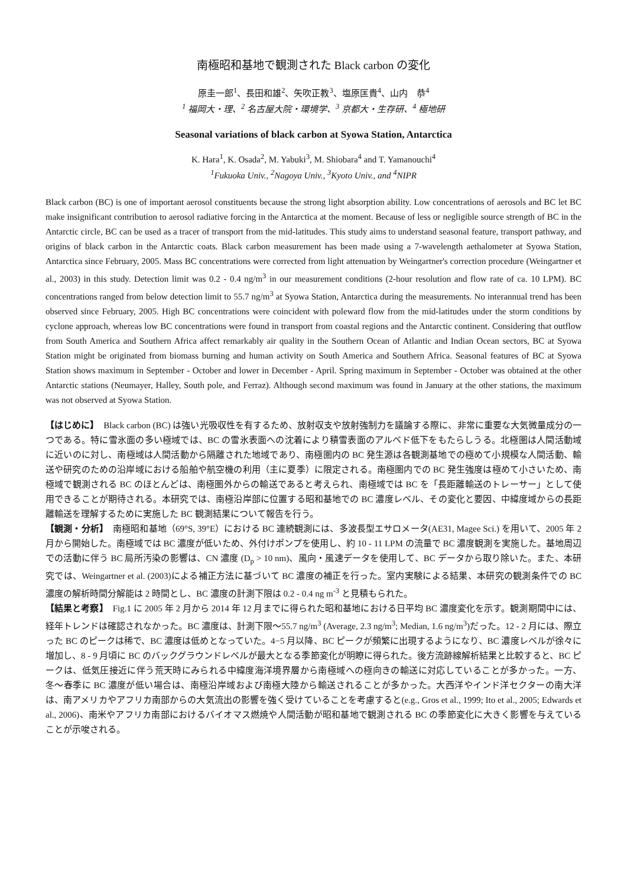南極昭和基地で観測された Black carbon の変化
原圭一郎<sup>1</sup>、長田和雄<sup>2</sup>、矢吹正教<sup>3</sup>、塩原匡貴<sup>4</sup>、山内　恭<sup>4</sup>
<sup>1</sup> 福岡大・理、<sup>2</sup> 名古屋大院・環境学、<sup>3</sup> 京都大・生存研、<sup>4</sup> 極地研
Seasonal variations of black carbon at Syowa Station, Antarctica
K. Hara<sup>1</sup>, K. Osada<sup>2</sup>, M. Yabuki<sup>3</sup>, M. Shiobara<sup>4</sup> and T. Yamanouchi<sup>4</sup>
<sup>1</sup> Fukuoka Univ., <sup>2</sup>Nagoya Univ., <sup>3</sup>Kyoto Univ., and <sup>4</sup>NIPR
Black carbon (BC) is one of important aerosol constituents because the strong light absorption ability. Low concentrations of aerosols and BC let BC make insignificant contribution to aerosol radiative forcing in the Antarctica at the moment. Because of less or negligible source strength of BC in the Antarctic circle, BC can be used as a tracer of transport from the mid-latitudes. This study aims to understand seasonal feature, transport pathway, and origins of black carbon in the Antarctic coats. Black carbon measurement has been made using a 7-wavelength aethalometer at Syowa Station, Antarctica since February, 2005. Mass BC concentrations were corrected from light attenuation by Weingartner's correction procedure (Weingartner et al., 2003) in this study. Detection limit was 0.2 - 0.4 ng/m<sup>3</sup> in our measurement conditions (2-hour resolution and flow rate of ca. 10 LPM). BC concentrations ranged from below detection limit to 55.7 ng/m<sup>3</sup> at Syowa Station, Antarctica during the measurements. No interannual trend has been observed since February, 2005. High BC concentrations were coincident with poleward flow from the mid-latitudes under the storm conditions by cyclone approach, whereas low BC concentrations were found in transport from coastal regions and the Antarctic continent. Considering that outflow from South America and Southern Africa affect remarkably air quality in the Southern Ocean of Atlantic and Indian Ocean sectors, BC at Syowa Station might be originated from biomass burning and human activity on South America and Southern Africa. Seasonal features of BC at Syowa Station shows maximum in September - October and lower in December - April. Spring maximum in September - October was obtained at the other Antarctic stations (Neumayer, Halley, South pole, and Ferraz). Although second maximum was found in January at the other stations, the maximum was not observed at Syowa Station.
【はじめに】　Black carbon (BC) は強い光吸収性を有するため、放射収支や放射強制力を議論する際に、非常に重要な大気微量成分の一つである。特に雪氷面の多い極域では、BC の雪氷表面への沈着により積雪表面のアルベド低下をもたらしうる。北極圏は人間活動域に近いのに対し、南極域は人間活動から隔離された地域であり、南極圏内の BC 発生源は各観測基地での極めて小規模な人間活動、輸送や研究のための沿岸域における船舶や航空機の利用（主に夏季）に限定される。南極圏内での BC 発生強度は極めて小さいため、南極域で観測される BC のほとんどは、南極圏外からの輸送であると考えられ、南極域では BC を「長距離輸送のトレーサー」として使用できることが期待される。本研究では、南極沿岸部に位置する昭和基地での BC 濃度レベル、その変化と要因、中緯度域からの長距離輸送を理解するために実施した BC 観測結果について報告を行う。
【観測・分析】　南極昭和基地（69°S, 39°E）における BC 連続観測には、多波長型エサロメータ(AE31, Magee Sci.) を用いて、2005 年 2 月から開始した。南極域では BC 濃度が低いため、外付けポンプを使用し、約 10 - 11 LPM の流量で BC 濃度観測を実施した。基地周辺での活動に伴う BC 局所汚染の影響は、CN 濃度 (D<sub>p</sub> > 10 nm)、風向・風速データを使用して、BC データから取り除いた。また、本研究では、Weingartner et al. (2003)による補正方法に基づいて BC 濃度の補正を行った。室内実験による結果、本研究の観測条件での BC 濃度の解析時間分解能は 2 時間とし、BC 濃度の計測下限は 0.2 - 0.4 ng m<sup>-3</sup> と見積もられた。
【結果と考察】　Fig.1 に 2005 年 2 月から 2014 年 12 月までに得られた昭和基地における日平均 BC 濃度変化を示す。観測期間中には、経年トレンドは確認されなかった。BC 濃度は、計測下限〜55.7 ng/m<sup>3</sup> (Average, 2.3 ng/m<sup>3</sup>; Median, 1.6 ng/m<sup>3</sup>)だった。12 - 2 月には、際立った BC のピークは稀で、BC 濃度は低めとなっていた。4−5 月以降、BC ピークが頻繁に出現するようになり、BC 濃度レベルが徐々に増加し、8 - 9 月頃に BC のバックグラウンドレベルが最大となる季節変化が明瞭に得られた。後方流跡線解析結果と比較すると、BC ピークは、低気圧接近に伴う荒天時にみられる中緯度海洋境界層から南極域への極向きの輸送に対応していることが多かった。一方、冬〜春季に BC 濃度が低い場合は、南極沿岸域および南極大陸から輸送されることが多かった。大西洋やインド洋セクターの南大洋は、南アメリカやアフリカ南部からの大気流出の影響を強く受けていることを考慮すると(e.g., Gros et al., 1999; Ito et al., 2005; Edwards et al., 2006)、南米やアフリカ南部におけるバイオマス燃焼や人間活動が昭和基地で観測される BC の季節変化に大きく影響を与えていることが示唆される。